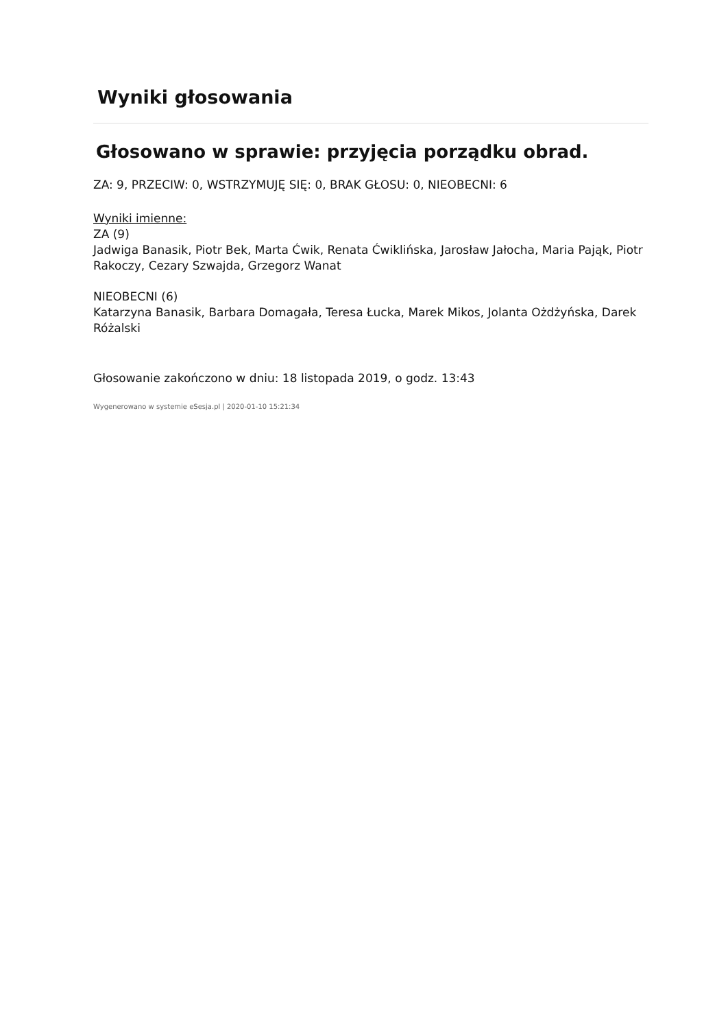Wyniki głosowania
Głosowano w sprawie: przyjęcia porządku obrad.
ZA: 9, PRZECIW: 0, WSTRZYMUJĘ SIĘ: 0, BRAK GŁOSU: 0, NIEOBECNI: 6
Wyniki imienne:
ZA (9)
Jadwiga Banasik, Piotr Bek, Marta Ćwik, Renata Ćwiklińska, Jarosław Jałocha, Maria Pająk, Piotr Rakoczy, Cezary Szwajda, Grzegorz Wanat
NIEOBECNI (6)
Katarzyna Banasik, Barbara Domagała, Teresa Łucka, Marek Mikos, Jolanta Ożdżyńska, Darek Różalski
Głosowanie zakończono w dniu: 18 listopada 2019, o godz. 13:43
Wygenerowano w systemie eSesja.pl | 2020-01-10 15:21:34